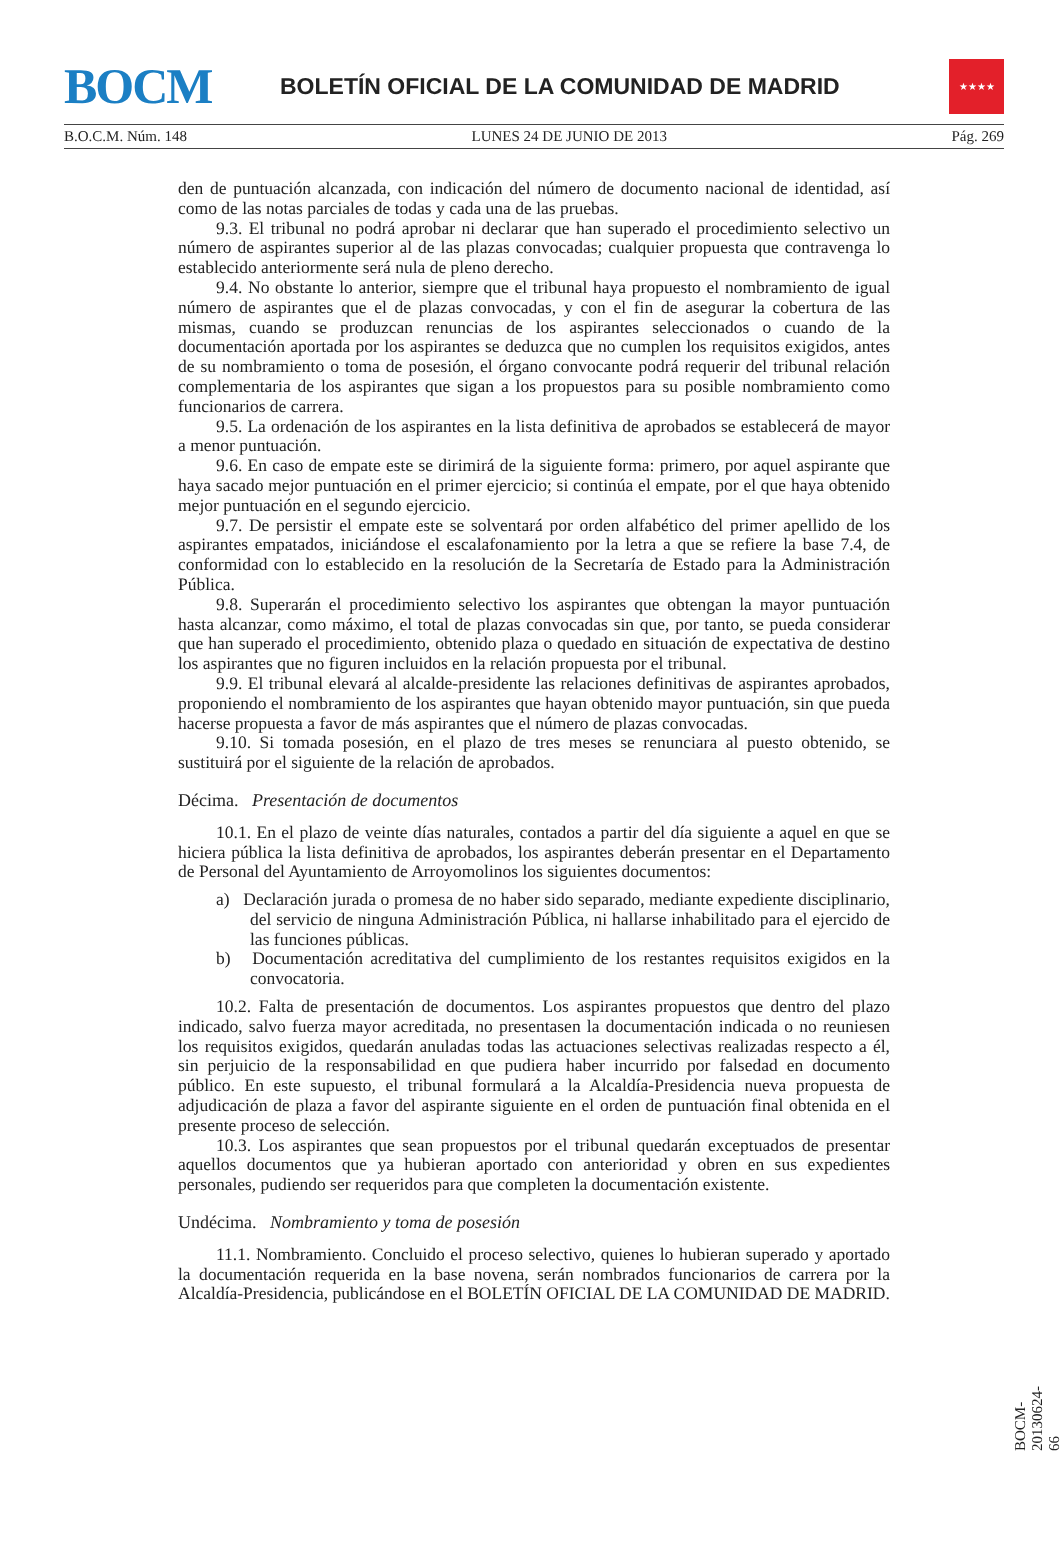BOCM
BOLETÍN OFICIAL DE LA COMUNIDAD DE MADRID
★★★★
B.O.C.M. Núm. 148 LUNES 24 DE JUNIO DE 2013 Pág. 269
den de puntuación alcanzada, con indicación del número de documento nacional de identidad, así como de las notas parciales de todas y cada una de las pruebas.
9.3. El tribunal no podrá aprobar ni declarar que han superado el procedimiento selectivo un número de aspirantes superior al de las plazas convocadas; cualquier propuesta que contravenga lo establecido anteriormente será nula de pleno derecho.
9.4. No obstante lo anterior, siempre que el tribunal haya propuesto el nombramiento de igual número de aspirantes que el de plazas convocadas, y con el fin de asegurar la cobertura de las mismas, cuando se produzcan renuncias de los aspirantes seleccionados o cuando de la documentación aportada por los aspirantes se deduzca que no cumplen los requisitos exigidos, antes de su nombramiento o toma de posesión, el órgano convocante podrá requerir del tribunal relación complementaria de los aspirantes que sigan a los propuestos para su posible nombramiento como funcionarios de carrera.
9.5. La ordenación de los aspirantes en la lista definitiva de aprobados se establecerá de mayor a menor puntuación.
9.6. En caso de empate este se dirimirá de la siguiente forma: primero, por aquel aspirante que haya sacado mejor puntuación en el primer ejercicio; si continúa el empate, por el que haya obtenido mejor puntuación en el segundo ejercicio.
9.7. De persistir el empate este se solventará por orden alfabético del primer apellido de los aspirantes empatados, iniciándose el escalafonamiento por la letra a que se refiere la base 7.4, de conformidad con lo establecido en la resolución de la Secretaría de Estado para la Administración Pública.
9.8. Superarán el procedimiento selectivo los aspirantes que obtengan la mayor puntuación hasta alcanzar, como máximo, el total de plazas convocadas sin que, por tanto, se pueda considerar que han superado el procedimiento, obtenido plaza o quedado en situación de expectativa de destino los aspirantes que no figuren incluidos en la relación propuesta por el tribunal.
9.9. El tribunal elevará al alcalde-presidente las relaciones definitivas de aspirantes aprobados, proponiendo el nombramiento de los aspirantes que hayan obtenido mayor puntuación, sin que pueda hacerse propuesta a favor de más aspirantes que el número de plazas convocadas.
9.10. Si tomada posesión, en el plazo de tres meses se renunciara al puesto obtenido, se sustituirá por el siguiente de la relación de aprobados.
Décima. Presentación de documentos
10.1. En el plazo de veinte días naturales, contados a partir del día siguiente a aquel en que se hiciera pública la lista definitiva de aprobados, los aspirantes deberán presentar en el Departamento de Personal del Ayuntamiento de Arroyomolinos los siguientes documentos:
a) Declaración jurada o promesa de no haber sido separado, mediante expediente disciplinario, del servicio de ninguna Administración Pública, ni hallarse inhabilitado para el ejercido de las funciones públicas.
b) Documentación acreditativa del cumplimiento de los restantes requisitos exigidos en la convocatoria.
10.2. Falta de presentación de documentos. Los aspirantes propuestos que dentro del plazo indicado, salvo fuerza mayor acreditada, no presentasen la documentación indicada o no reuniesen los requisitos exigidos, quedarán anuladas todas las actuaciones selectivas realizadas respecto a él, sin perjuicio de la responsabilidad en que pudiera haber incurrido por falsedad en documento público. En este supuesto, el tribunal formulará a la Alcaldía-Presidencia nueva propuesta de adjudicación de plaza a favor del aspirante siguiente en el orden de puntuación final obtenida en el presente proceso de selección.
10.3. Los aspirantes que sean propuestos por el tribunal quedarán exceptuados de presentar aquellos documentos que ya hubieran aportado con anterioridad y obren en sus expedientes personales, pudiendo ser requeridos para que completen la documentación existente.
Undécima. Nombramiento y toma de posesión
11.1. Nombramiento. Concluido el proceso selectivo, quienes lo hubieran superado y aportado la documentación requerida en la base novena, serán nombrados funcionarios de carrera por la Alcaldía-Presidencia, publicándose en el BOLETÍN OFICIAL DE LA COMUNIDAD DE MADRID.
BOCM-20130624-66